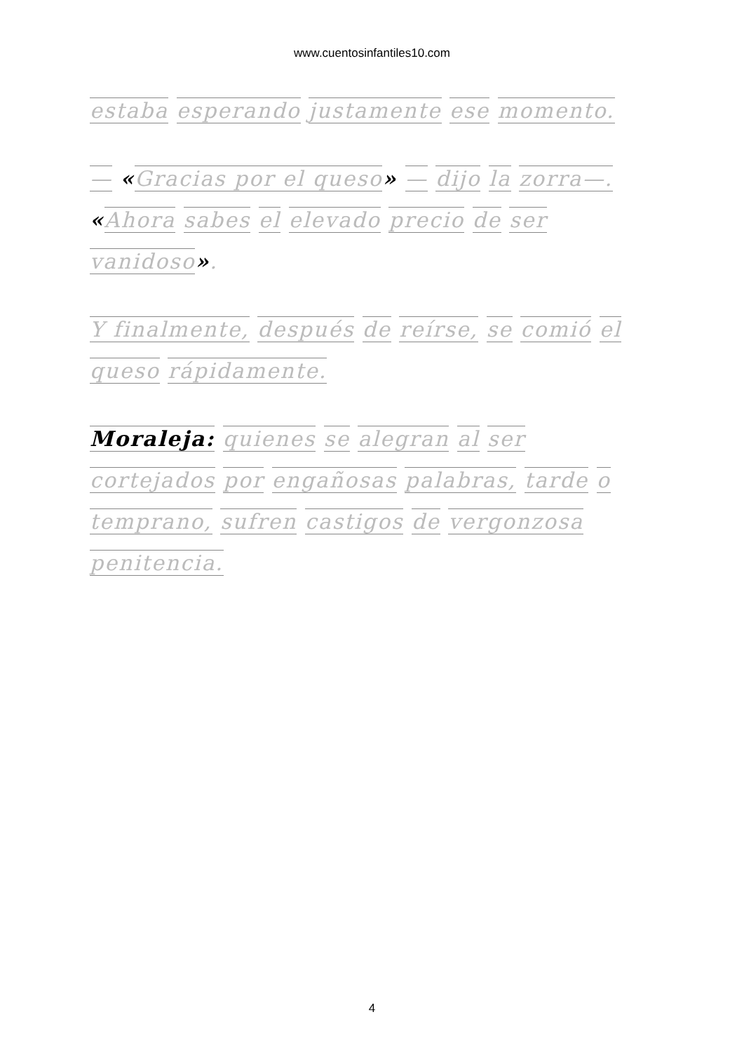www.cuentosinfantiles10.com
estaba esperando justamente ese momento.
— «Gracias por el queso» — dijo la zorra—. «Ahora sabes el elevado precio de ser vanidoso».
Y finalmente, después de reírse, se comió el queso rápidamente.
Moraleja: quienes se alegran al ser cortejados por engañosas palabras, tarde o temprano, sufren castigos de vergonzosa penitencia.
4